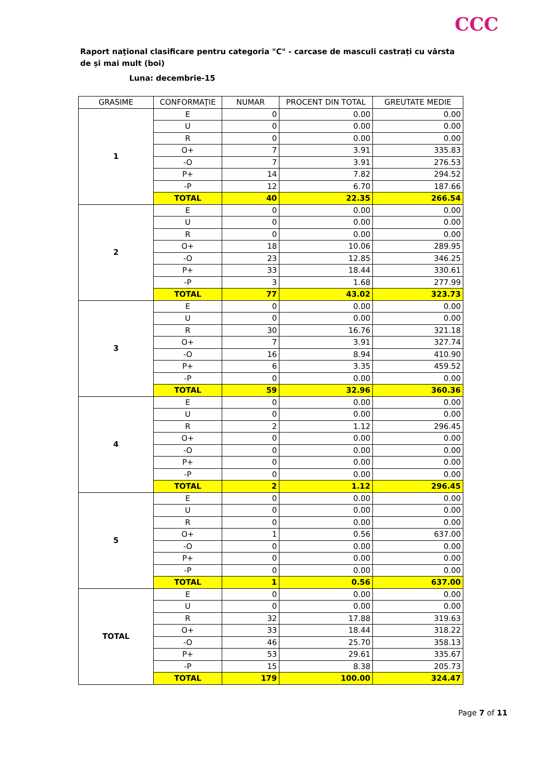CCC
Raport naţional clasificare pentru categoria "C" - carcase de masculi castrați cu vârsta de și mai mult (boi)
Luna: decembrie-15
| GRASIME | CONFORMAŢIE | NUMAR | PROCENT DIN TOTAL | GREUTATE MEDIE |
| --- | --- | --- | --- | --- |
| 1 | E | 0 | 0.00 | 0.00 |
| | U | 0 | 0.00 | 0.00 |
| | R | 0 | 0.00 | 0.00 |
| | O+ | 7 | 3.91 | 335.83 |
| | -O | 7 | 3.91 | 276.53 |
| | P+ | 14 | 7.82 | 294.52 |
| | -P | 12 | 6.70 | 187.66 |
| | TOTAL | 40 | 22.35 | 266.54 |
| 2 | E | 0 | 0.00 | 0.00 |
| | U | 0 | 0.00 | 0.00 |
| | R | 0 | 0.00 | 0.00 |
| | O+ | 18 | 10.06 | 289.95 |
| | -O | 23 | 12.85 | 346.25 |
| | P+ | 33 | 18.44 | 330.61 |
| | -P | 3 | 1.68 | 277.99 |
| | TOTAL | 77 | 43.02 | 323.73 |
| 3 | E | 0 | 0.00 | 0.00 |
| | U | 0 | 0.00 | 0.00 |
| | R | 30 | 16.76 | 321.18 |
| | O+ | 7 | 3.91 | 327.74 |
| | -O | 16 | 8.94 | 410.90 |
| | P+ | 6 | 3.35 | 459.52 |
| | -P | 0 | 0.00 | 0.00 |
| | TOTAL | 59 | 32.96 | 360.36 |
| 4 | E | 0 | 0.00 | 0.00 |
| | U | 0 | 0.00 | 0.00 |
| | R | 2 | 1.12 | 296.45 |
| | O+ | 0 | 0.00 | 0.00 |
| | -O | 0 | 0.00 | 0.00 |
| | P+ | 0 | 0.00 | 0.00 |
| | -P | 0 | 0.00 | 0.00 |
| | TOTAL | 2 | 1.12 | 296.45 |
| 5 | E | 0 | 0.00 | 0.00 |
| | U | 0 | 0.00 | 0.00 |
| | R | 0 | 0.00 | 0.00 |
| | O+ | 1 | 0.56 | 637.00 |
| | -O | 0 | 0.00 | 0.00 |
| | P+ | 0 | 0.00 | 0.00 |
| | -P | 0 | 0.00 | 0.00 |
| | TOTAL | 1 | 0.56 | 637.00 |
| TOTAL | E | 0 | 0.00 | 0.00 |
| | U | 0 | 0.00 | 0.00 |
| | R | 32 | 17.88 | 319.63 |
| | O+ | 33 | 18.44 | 318.22 |
| | -O | 46 | 25.70 | 358.13 |
| | P+ | 53 | 29.61 | 335.67 |
| | -P | 15 | 8.38 | 205.73 |
| | TOTAL | 179 | 100.00 | 324.47 |
Page 7 of 11